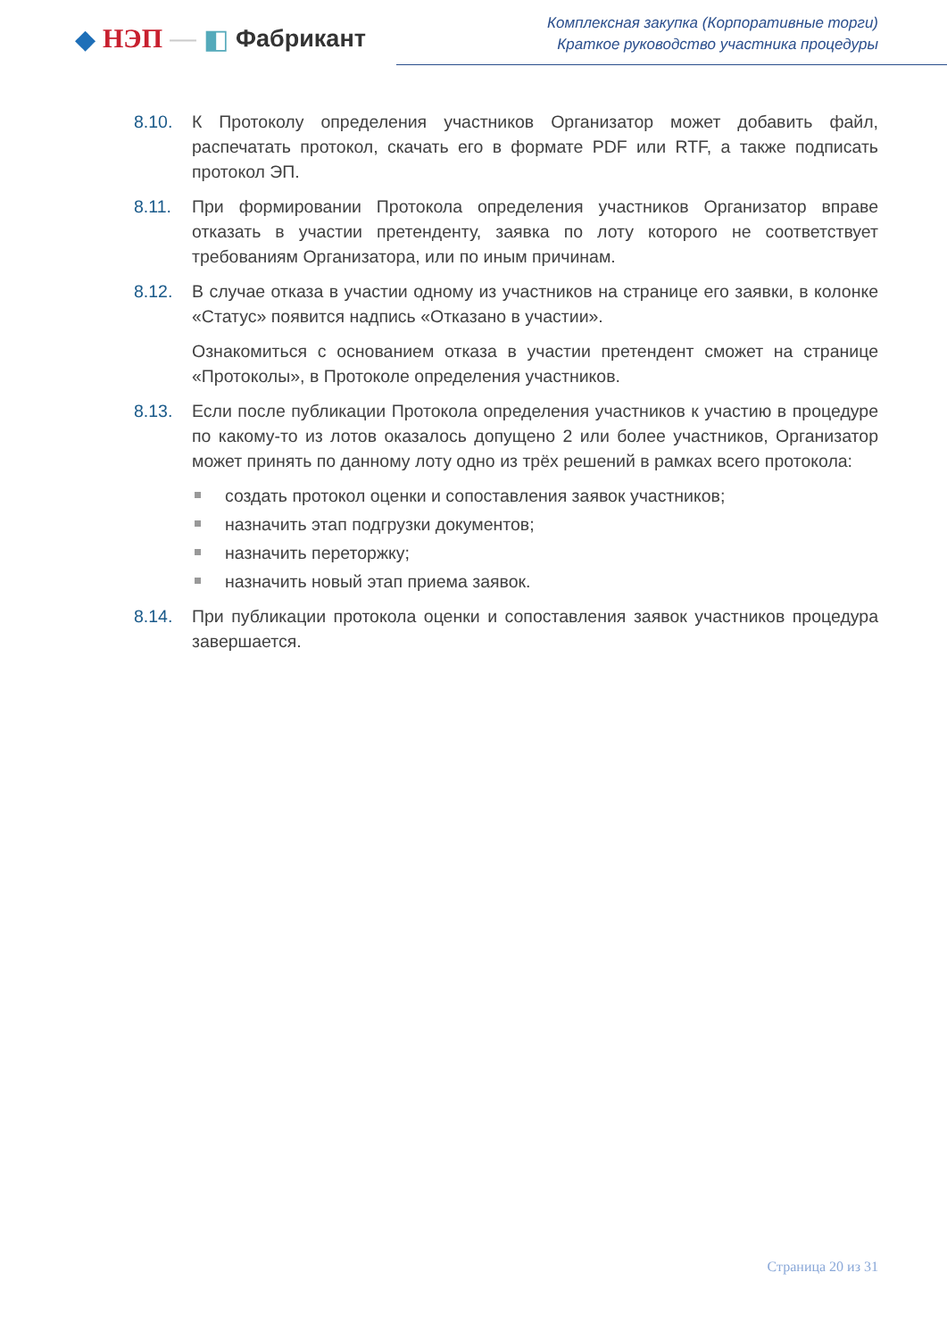◆ НЭП — ◧ Фабрикант
Комплексная закупка (Корпоративные торги)
Краткое руководство участника процедуры
8.10. К Протоколу определения участников Организатор может добавить файл, распечатать протокол, скачать его в формате PDF или RTF, а также подписать протокол ЭП.
8.11. При формировании Протокола определения участников Организатор вправе отказать в участии претенденту, заявка по лоту которого не соответствует требованиям Организатора, или по иным причинам.
8.12. В случае отказа в участии одному из участников на странице его заявки, в колонке «Статус» появится надпись «Отказано в участии».
Ознакомиться с основанием отказа в участии претендент сможет на странице «Протоколы», в Протоколе определения участников.
8.13. Если после публикации Протокола определения участников к участию в процедуре по какому-то из лотов оказалось допущено 2 или более участников, Организатор может принять по данному лоту одно из трёх решений в рамках всего протокола:
создать протокол оценки и сопоставления заявок участников;
назначить этап подгрузки документов;
назначить переторжку;
назначить новый этап приема заявок.
8.14. При публикации протокола оценки и сопоставления заявок участников процедура завершается.
Страница 20 из 31